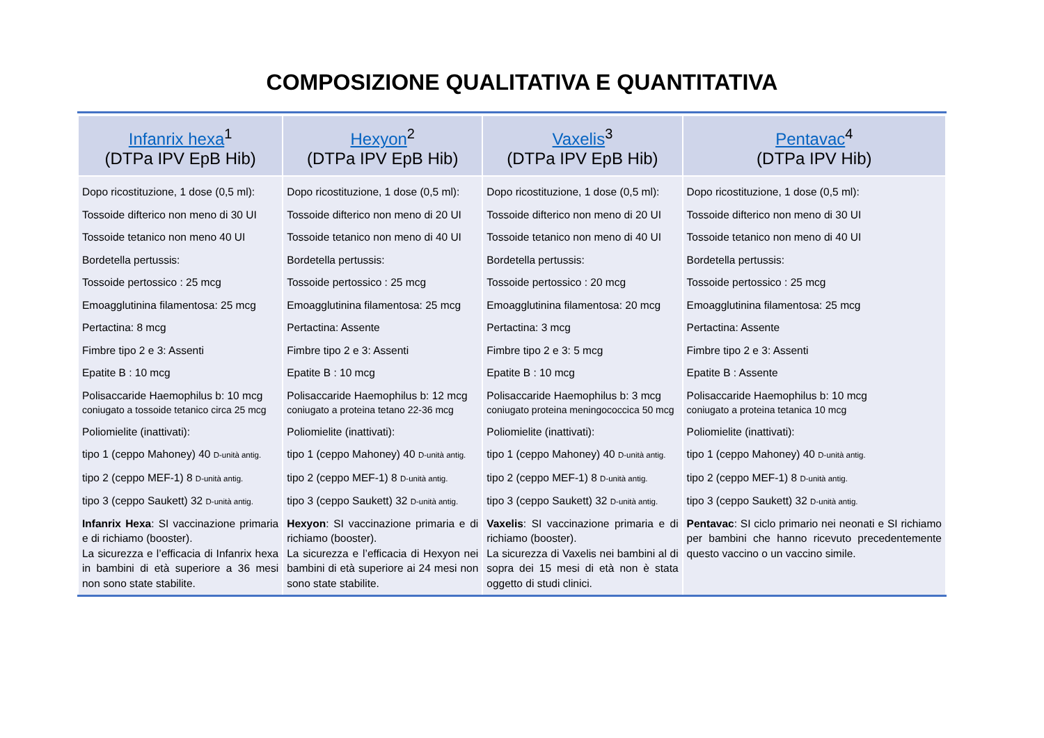COMPOSIZIONE QUALITATIVA E QUANTITATIVA
| Infanrix hexa<sup>1</sup> (DTPa IPV EpB Hib) | Hexyon<sup>2</sup> (DTPa IPV EpB Hib) | Vaxelis<sup>3</sup> (DTPa IPV EpB Hib) | Pentavac<sup>4</sup> (DTPa IPV Hib) |
| --- | --- | --- | --- |
| Dopo ricostituzione, 1 dose (0,5 ml): Tossoide difterico non meno di 30 UI Tossoide tetanico non meno 40 UI Bordetella pertussis: Tossoide pertossico : 25 mcg Emoagglutinina filamentosa: 25 mcg Pertactina: 8 mcg Fimbre tipo 2 e 3: Assenti Epatite B : 10 mcg Polisaccaride Haemophilus b: 10 mcg coniugato a tossoide tetanico circa 25 mcg Poliomielite (inattivati): tipo 1 (ceppo Mahoney) 40 D-unità antig. tipo 2 (ceppo MEF-1) 8 D-unità antig. tipo 3 (ceppo Saukett) 32 D-unità antig. Infanrix Hexa : SI vaccinazione primaria e di richiamo (booster). La sicurezza e l’efficacia di Infanrix hexa in bambini di età superiore a 36 mesi non sono state stabilite. | Dopo ricostituzione, 1 dose (0,5 ml): Tossoide difterico non meno di 20 UI Tossoide tetanico non meno di 40 UI Bordetella pertussis: Tossoide pertossico : 25 mcg Emoagglutinina filamentosa: 25 mcg Pertactina: Assente Fimbre tipo 2 e 3: Assenti Epatite B : 10 mcg Polisaccaride Haemophilus b: 12 mcg coniugato a proteina tetano 22-36 mcg Poliomielite (inattivati): tipo 1 (ceppo Mahoney) 40 D-unità antig. tipo 2 (ceppo MEF-1) 8 D-unità antig. tipo 3 (ceppo Saukett) 32 D-unità antig. Hexyon : SI vaccinazione primaria e di richiamo (booster). La sicurezza e l’efficacia di Hexyon nei bambini di età superiore ai 24 mesi non sono state stabilite. | Dopo ricostituzione, 1 dose (0,5 ml): Tossoide difterico non meno di 20 UI Tossoide tetanico non meno di 40 UI Bordetella pertussis: Tossoide pertossico : 20 mcg Emoagglutinina filamentosa: 20 mcg Pertactina: 3 mcg Fimbre tipo 2 e 3: 5 mcg Epatite B : 10 mcg Polisaccaride Haemophilus b: 3 mcg coniugato proteina meningococcica 50 mcg Poliomielite (inattivati): tipo 1 (ceppo Mahoney) 40 D-unità antig. tipo 2 (ceppo MEF-1) 8 D-unità antig. tipo 3 (ceppo Saukett) 32 D-unità antig. Vaxelis : SI vaccinazione primaria e di richiamo (booster). La sicurezza di Vaxelis nei bambini al di sopra dei 15 mesi di età non è stata oggetto di studi clinici. | Dopo ricostituzione, 1 dose (0,5 ml): Tossoide difterico non meno di 30 UI Tossoide tetanico non meno di 40 UI Bordetella pertussis: Tossoide pertossico : 25 mcg Emoagglutinina filamentosa: 25 mcg Pertactina: Assente Fimbre tipo 2 e 3: Assenti Epatite B : Assente Polisaccaride Haemophilus b: 10 mcg coniugato a proteina tetanica 10 mcg Poliomielite (inattivati): tipo 1 (ceppo Mahoney) 40 D-unità antig. tipo 2 (ceppo MEF-1) 8 D-unità antig. tipo 3 (ceppo Saukett) 32 D-unità antig. Pentavac : SI ciclo primario nei neonati e SI richiamo per bambini che hanno ricevuto precedentemente questo vaccino o un vaccino simile. |